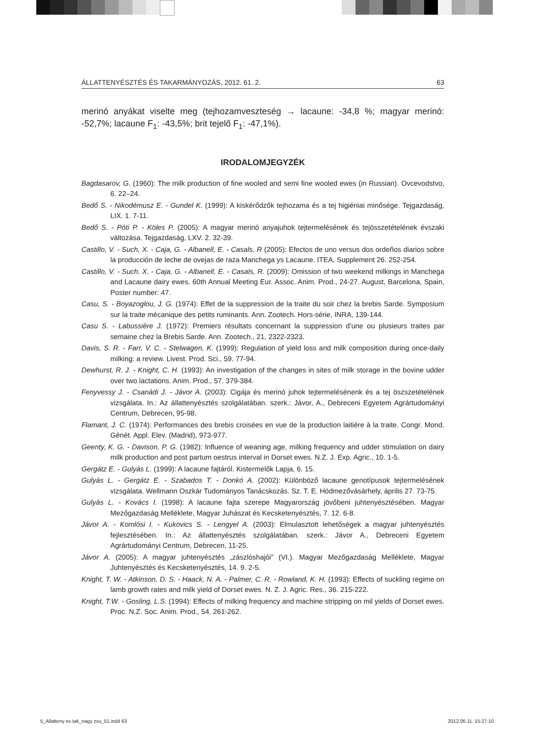ÁLLATTENYÉSZTÉS ÉS TAKARMÁNYOZÁS, 2012. 61. 2. 63
merinó anyákat viselte meg (tejhozamveszteség → lacaune: -34,8 %; magyar merinó: -52,7%; lacaune F<sub>1</sub>: -43,5%; brit tejelő F<sub>1</sub>: -47,1%).
IRODALOMJEGYZÉK
Bagdasarov, G. (1960): The milk production of fine wooled and semi fine wooled ewes (in Russian). Ovcevodstvo, 6. 22–24.
Bedő S. - Nikodémusz E. - Gundel K. (1999): A kiskérődzők tejhozama és a tej higiéniai minősége. Tejgazdaság, LIX. 1. 7-11.
Bedő S. - Póti P. - Köles P. (2005): A magyar merinó anyajuhok tejtermelésének és tejösszetételének évszaki változása. Tejgazdaság, LXV. 2. 32-39.
Castillo, V. - Such, X. - Caja, G. - Albanell, E. - Casals, R (2005): Efectos de uno versus dos ordeños diarios sobre la producción de leche de ovejas de raza Manchega ys Lacaune. ITEA, Supplement 26. 252-254.
Castillo, V. - Such, X. - Caja, G. - Albanell, E. - Casals, R. (2009): Omission of two weekend milkings in Manchega and Lacaune dairy ewes. 60th Annual Meeting Eur. Assoc. Anim. Prod., 24-27. August, Barcelona, Spain, Poster number: 47.
Casu, S. - Boyazoglou, J. G. (1974): Effet de la suppression de la traite du soir chez la brebis Sarde. Symposium sur la traite mécanique des petits ruminants. Ann. Zootech. Hors-série, INRA, 139-144.
Casu S. - Labussière J. (1972): Premiers résultats concernant la suppression d’une ou plusieurs traites par semaine chez la Brebis Sarde. Ann. Zootech., 21, 2322-2323.
Davis, S. R. - Farr, V. C. - Stelwagen, K. (1999): Regulation of yield loss and milk composition during once-daily milking: a review. Livest. Prod. Sci., 59. 77-94.
Dewhurst, R. J. - Knight, C. H. (1993): An investigation of the changes in sites of milk storage in the bovine udder over two lactations. Anim. Prod., 57. 379-384.
Fenyvessy J. - Csanádi J. - Jávor A. (2003): Cigája és merinó juhok tejtermelésénenk és a tej öszszetételének vizsgálata. In.: Az állattenyésztés szolgálatában. szerk.: Jávor, A., Debreceni Egyetem Agrártudományi Centrum, Debrecen, 95-98.
Flamant, J. C. (1974): Performances des brebis croisées en vue de la production laitière à la traite. Congr. Mond. Génét. Appl. Elev. (Madrid), 973-977.
Geenty, K. G. - Davison, P. G. (1982): Influence of weaning age, milking frequency and udder stimulation on dairy milk production and post partum oestrus interval in Dorset ewes. N.Z. J. Exp. Agric., 10. 1-5.
Gergátz E. - Gulyás L. (1999): A lacaune fajtáról. Kistermelők Lapja, 6. 15.
Gulyás L. - Gergátz E. - Szabados T. - Donkó A. (2002): Különböző lacaune genotípusok tejtermelésének vizsgálata. Wellmann Oszkár Tudományos Tanácskozás. Sz. T. E. Hódmezővásárhely, április 27. 73-75.
Gulyás L. - Kovács I. (1998): A lacaune fajta szerepe Magyarország jövőbeni juhtenyésztésében. Magyar Mezőgazdaság Melléklete, Magyar Juhászat és Kecsketenyésztés, 7. 12. 6-8.
Jávor A. - Komlósi I. - Kukovics S. - Lengyel A. (2003): Elmulasztott lehetőségek a magyar juhtenyésztés fejlesztésében. In.: Az állattenyésztés szolgálatában. szerk.: Jávor A., Debreceni Egyetem Agrártudományi Centrum, Debrecen, 11-25.
Jávor A. (2005): A magyar juhtenyésztés „zászlóshajói” (VI.). Magyar Mezőgazdaság Melléklete, Magyar Juhtenyésztés és Kecsketenyésztés, 14. 9. 2-5.
Knight, T. W. - Atkinson, D. S. - Haack, N. A. - Palmer, C. R. - Rowland, K. H. (1993): Effects of suckling regime on lamb growth rates and milk yield of Dorset ewes. N. Z. J. Agric. Res., 36. 215-222.
Knight, T.W. - Gosling, L.S. (1994): Effects of milking frequency and machine stripping on mil yields of Dorset ewes. Proc. N.Z. Soc. Anim. Prod., 54. 261-262.
5_Allatteny es tak_nagy zsu_51.indd 63 2012.06.11. 15:27:10